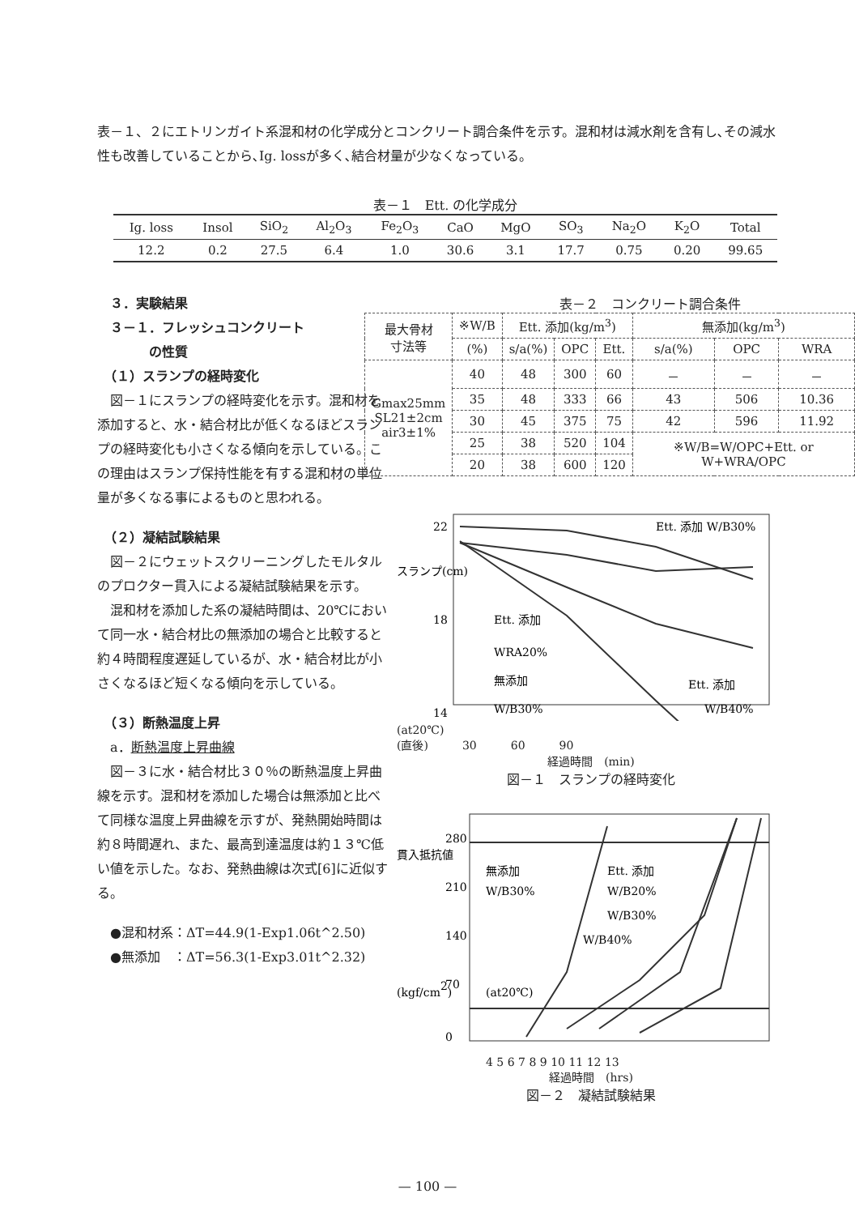表－１、２にエトリンガイト系混和材の化学成分とコンクリート調合条件を示す。混和材は減水剤を含有し､その減水性も改善していることから､Ig. lossが多く､結合材量が少なくなっている。
表－１　Ett. の化学成分
| Ig. loss | Insol | SiO<sub>2</sub> | Al<sub>2</sub>O<sub>3</sub> | Fe<sub>2</sub>O<sub>3</sub> | CaO | MgO | SO<sub>3</sub> | Na<sub>2</sub>O | K<sub>2</sub>O | Total |
| 12.2 | 0.2 | 27.5 | 6.4 | 1.0 | 30.6 | 3.1 | 17.7 | 0.75 | 0.20 | 99.65 |
　３．実験結果
　３－１．フレッシュコンクリート
　　　　の性質
　（１）スランプの経時変化
　図－１にスランプの経時変化を示す。混和材を添加すると、水・結合材比が低くなるほどスランプの経時変化も小さくなる傾向を示している。この理由はスランプ保持性能を有する混和材の単位量が多くなる事によるものと思われる。
　（２）凝結試験結果
　図－２にウェットスクリーニングしたモルタルのプロクター貫入による凝結試験結果を示す。
　混和材を添加した系の凝結時間は、20℃において同一水・結合材比の無添加の場合と比較すると約４時間程度遅延しているが、水・結合材比が小さくなるほど短くなる傾向を示している。
　（３）断熱温度上昇
　a．断熱温度上昇曲線
　図－３に水・結合材比３０％の断熱温度上昇曲線を示す。混和材を添加した場合は無添加と比べて同様な温度上昇曲線を示すが、発熱開始時間は約８時間遅れ、また、最高到達温度は約１３℃低い値を示した。なお、発熱曲線は次式[6]に近似する。
　●混和材系：ΔT=44.9(1-Exp1.06t^2.50)
　●無添加　：ΔT=56.3(1-Exp3.01t^2.32)
表－２　コンクリート調合条件
| 最大骨材 寸法等 | ※W/B | Ett. 添加(kg/m<sup>3</sup>) | | | 無添加(kg/m<sup>3</sup>) | | |
| --- | --- | --- | --- | --- | --- | --- | --- |
| | (%) | s/a(%) | OPC | Ett. | s/a(%) | OPC | WRA |
| Gmax25mm SL21±2cm air3±1% | 40 | 48 | 300 | 60 | － | － | － |
| | 35 | 48 | 333 | 66 | 43 | 506 | 10.36 |
| | 30 | 45 | 375 | 75 | 42 | 596 | 11.92 |
| | 25 | 38 | 520 | 104 | ※W/B=W/OPC+Ett. or W+WRA/OPC | | |
| | 20 | 38 | 600 | 120 | | | |
22
18
14
Ett. 添加 W/B30%
Ett. 添加
WRA20%
無添加
W/B30%
Ett. 添加
W/B40%
スランプ(cm)
(at20℃)
(直後)　　　30　　　60　　　90
経過時間　(min)
図－１　スランプの経時変化
280
210
140
70
0
無添加
W/B30%
Ett. 添加
W/B20%
W/B30%
W/B40%
(at20℃)
貫入抵抗値
(kgf/cm2)
4 5 6 7 8 9 10 11 12 13
経過時間　(hrs)
図－２　凝結試験結果
— 100 —